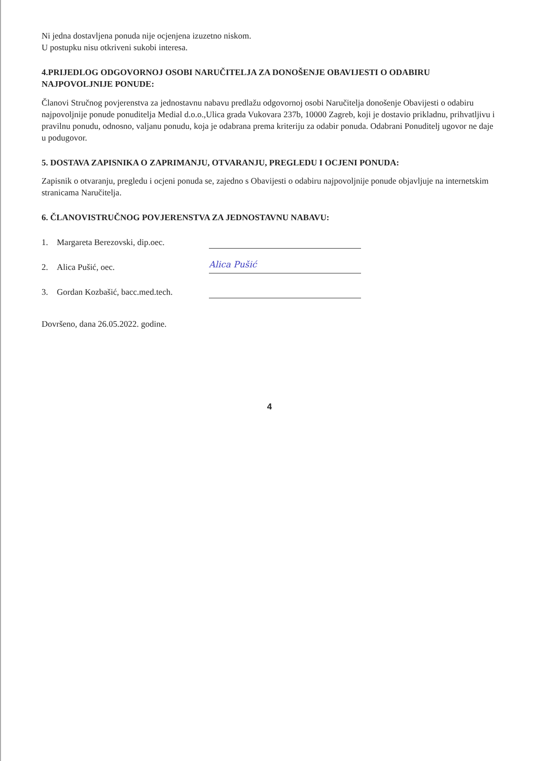Ni jedna dostavljena ponuda nije ocjenjena izuzetno niskom.
U postupku nisu otkriveni sukobi interesa.
4.PRIJEDLOG ODGOVORNOJ OSOBI NARUČITELJA ZA DONOŠENJE OBAVIJESTI O ODABIRU NAJPOVOLJNIJE PONUDE:
Članovi Stručnog povjerenstva za jednostavnu nabavu predlažu odgovornoj osobi Naručitelja donošenje Obavijesti o odabiru najpovoljnije ponude ponuditelja Medial d.o.o.,Ulica grada Vukovara 237b, 10000 Zagreb, koji je dostavio prikladnu, prihvatljivu i pravilnu ponudu, odnosno, valjanu ponudu, koja je odabrana prema kriteriju za odabir ponuda. Odabrani Ponuditelj ugovor ne daje u podugovor.
5. DOSTAVA ZAPISNIKA O ZAPRIMANJU, OTVARANJU, PREGLEDU I OCJENI PONUDA:
Zapisnik o otvaranju, pregledu i ocjeni ponuda se, zajedno s Obavijesti o odabiru najpovoljnije ponude objavljuje na internetskim stranicama Naručitelja.
6. ČLANOVISTRUČNOG POVJERENSTVA ZA JEDNOSTAVNU NABAVU:
1. Margareta Berezovski, dip.oec.
2. Alica Pušić, oec. Alica Pušić
3. Gordan Kozbašić, bacc.med.tech.
Dovršeno, dana 26.05.2022. godine.
4